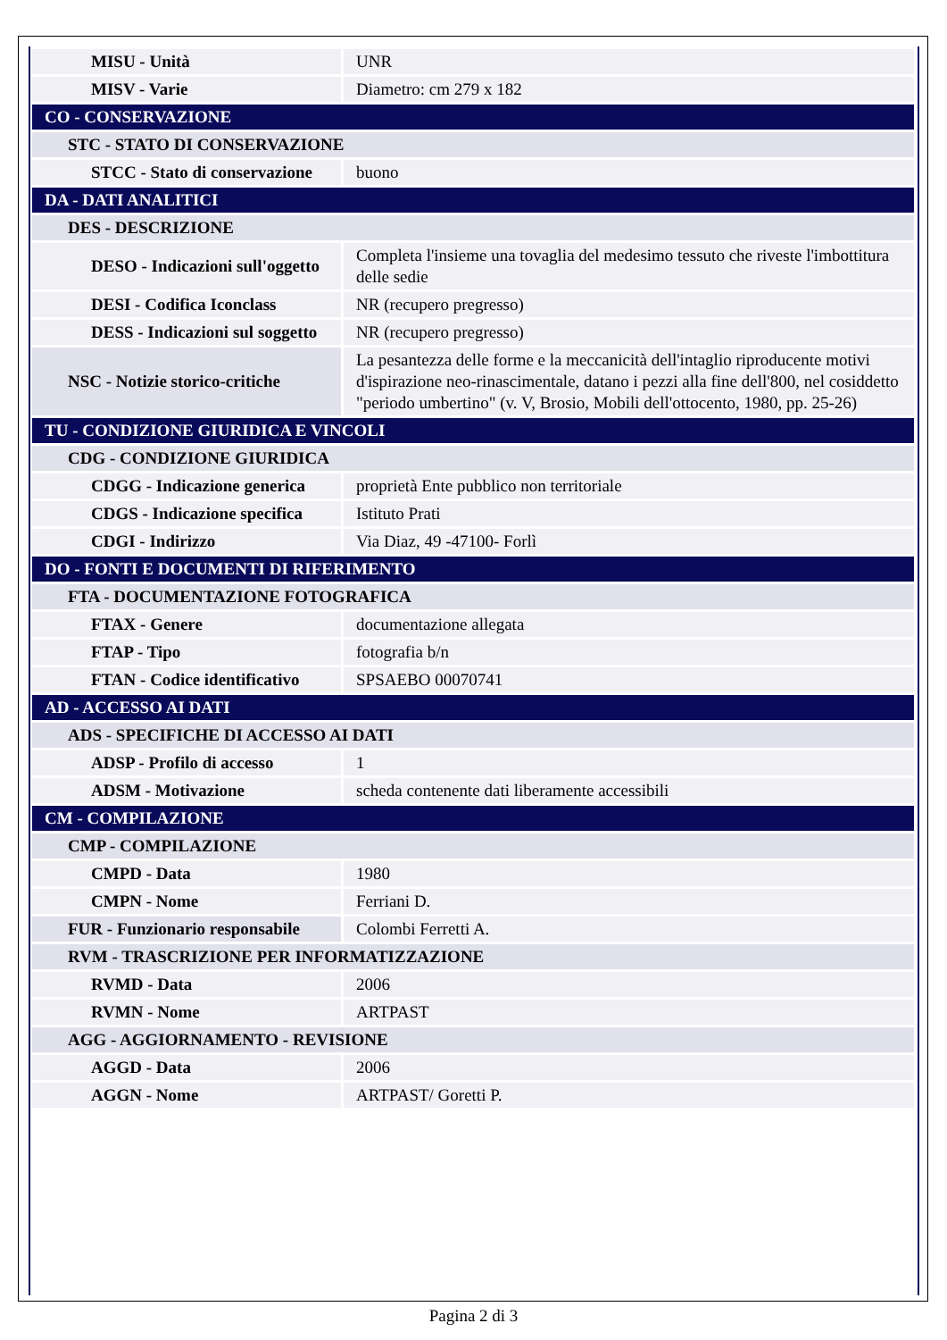| MISU - Unità | UNR |
| MISV - Varie | Diametro: cm 279 x 182 |
| CO - CONSERVAZIONE | |
| STC - STATO DI CONSERVAZIONE | |
| STCC - Stato di conservazione | buono |
| DA - DATI ANALITICI | |
| DES - DESCRIZIONE | |
| DESO - Indicazioni sull'oggetto | Completa l'insieme una tovaglia del medesimo tessuto che riveste l'imbottitura delle sedie |
| DESI - Codifica Iconclass | NR (recupero pregresso) |
| DESS - Indicazioni sul soggetto | NR (recupero pregresso) |
| NSC - Notizie storico-critiche | La pesantezza delle forme e la meccanicità dell'intaglio riproducente motivi d'ispirazione neo-rinascimentale, datano i pezzi alla fine dell'800, nel cosiddetto "periodo umbertino" (v. V, Brosio, Mobili dell'ottocento, 1980, pp. 25-26) |
| TU - CONDIZIONE GIURIDICA E VINCOLI | |
| CDG - CONDIZIONE GIURIDICA | |
| CDGG - Indicazione generica | proprietà Ente pubblico non territoriale |
| CDGS - Indicazione specifica | Istituto Prati |
| CDGI - Indirizzo | Via Diaz, 49 -47100- Forlì |
| DO - FONTI E DOCUMENTI DI RIFERIMENTO | |
| FTA - DOCUMENTAZIONE FOTOGRAFICA | |
| FTAX - Genere | documentazione allegata |
| FTAP - Tipo | fotografia b/n |
| FTAN - Codice identificativo | SPSAEBO 00070741 |
| AD - ACCESSO AI DATI | |
| ADS - SPECIFICHE DI ACCESSO AI DATI | |
| ADSP - Profilo di accesso | 1 |
| ADSM - Motivazione | scheda contenente dati liberamente accessibili |
| CM - COMPILAZIONE | |
| CMP - COMPILAZIONE | |
| CMPD - Data | 1980 |
| CMPN - Nome | Ferriani D. |
| FUR - Funzionario responsabile | Colombi Ferretti A. |
| RVM - TRASCRIZIONE PER INFORMATIZZAZIONE | |
| RVMD - Data | 2006 |
| RVMN - Nome | ARTPAST |
| AGG - AGGIORNAMENTO - REVISIONE | |
| AGGD - Data | 2006 |
| AGGN - Nome | ARTPAST/ Goretti P. |
Pagina 2 di 3